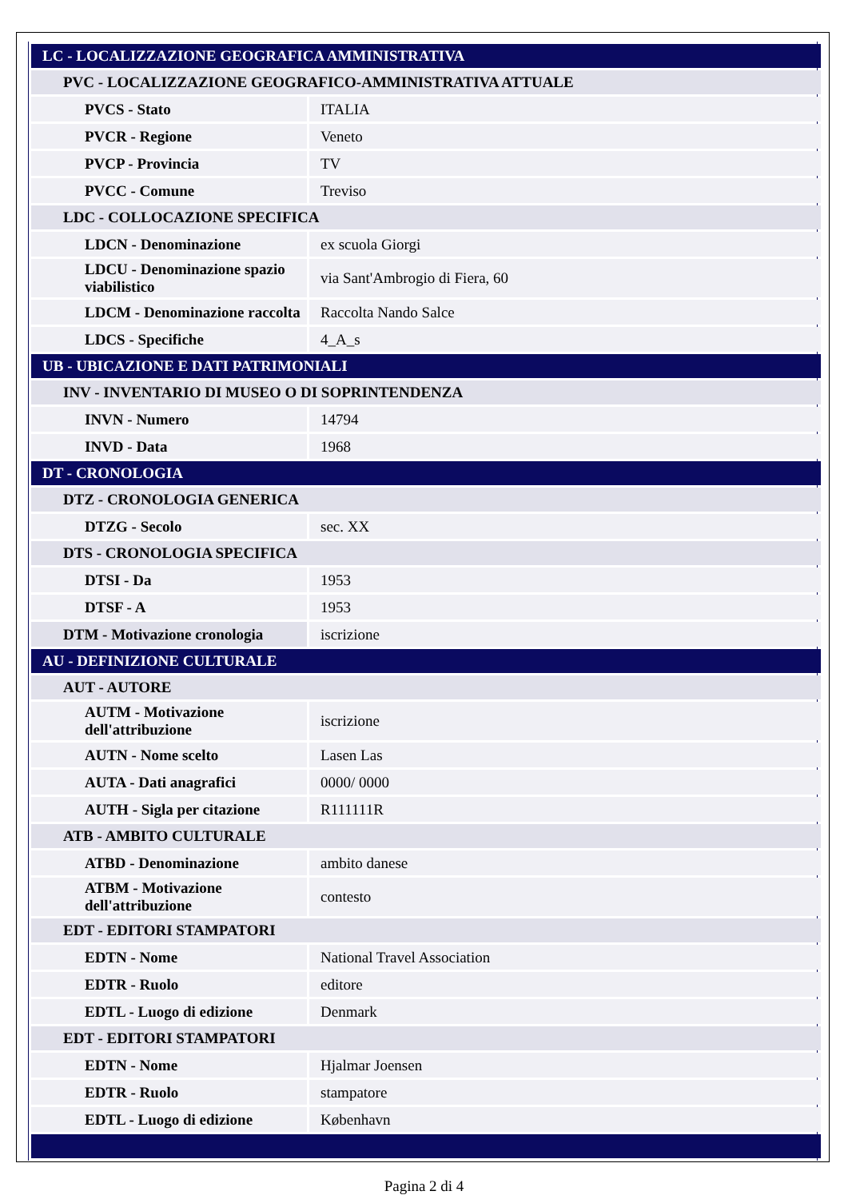| LC - LOCALIZZAZIONE GEOGRAFICA AMMINISTRATIVA | |
| PVC - LOCALIZZAZIONE GEOGRAFICO-AMMINISTRATIVA ATTUALE | |
| PVCS - Stato | ITALIA |
| PVCR - Regione | Veneto |
| PVCP - Provincia | TV |
| PVCC - Comune | Treviso |
| LDC - COLLOCAZIONE SPECIFICA | |
| LDCN - Denominazione | ex scuola Giorgi |
| LDCU - Denominazione spazio viabilistico | via Sant'Ambrogio di Fiera, 60 |
| LDCM - Denominazione raccolta | Raccolta Nando Salce |
| LDCS - Specifiche | 4_A_s |
| UB - UBICAZIONE E DATI PATRIMONIALI | |
| INV - INVENTARIO DI MUSEO O DI SOPRINTENDENZA | |
| INVN - Numero | 14794 |
| INVD - Data | 1968 |
| DT - CRONOLOGIA | |
| DTZ - CRONOLOGIA GENERICA | |
| DTZG - Secolo | sec. XX |
| DTS - CRONOLOGIA SPECIFICA | |
| DTSI - Da | 1953 |
| DTSF - A | 1953 |
| DTM - Motivazione cronologia | iscrizione |
| AU - DEFINIZIONE CULTURALE | |
| AUT - AUTORE | |
| AUTM - Motivazione dell'attribuzione | iscrizione |
| AUTN - Nome scelto | Lasen Las |
| AUTA - Dati anagrafici | 0000/ 0000 |
| AUTH - Sigla per citazione | R111111R |
| ATB - AMBITO CULTURALE | |
| ATBD - Denominazione | ambito danese |
| ATBM - Motivazione dell'attribuzione | contesto |
| EDT - EDITORI STAMPATORI | |
| EDTN - Nome | National Travel Association |
| EDTR - Ruolo | editore |
| EDTL - Luogo di edizione | Denmark |
| EDT - EDITORI STAMPATORI | |
| EDTN - Nome | Hjalmar Joensen |
| EDTR - Ruolo | stampatore |
| EDTL - Luogo di edizione | København |
Pagina 2 di 4